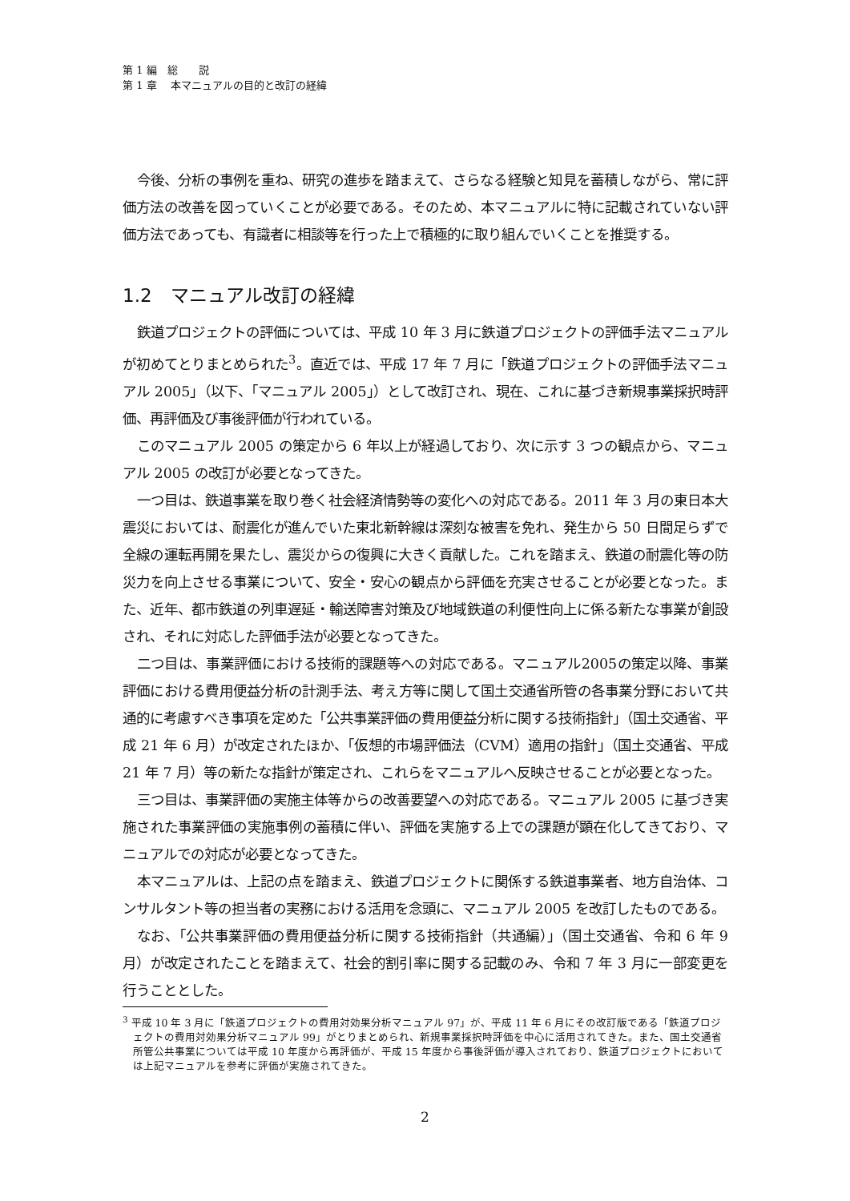第 1 編　総　　説
第 1 章　 本マニュアルの目的と改訂の経緯
今後、分析の事例を重ね、研究の進歩を踏まえて、さらなる経験と知見を蓄積しながら、常に評価方法の改善を図っていくことが必要である。そのため、本マニュアルに特に記載されていない評価方法であっても、有識者に相談等を行った上で積極的に取り組んでいくことを推奨する。
1.2　マニュアル改訂の経緯
鉄道プロジェクトの評価については、平成 10 年 3 月に鉄道プロジェクトの評価手法マニュアルが初めてとりまとめられた<sup>3</sup>。直近では、平成 17 年 7 月に「鉄道プロジェクトの評価手法マニュアル 2005」（以下、「マニュアル 2005」）として改訂され、現在、これに基づき新規事業採択時評価、再評価及び事後評価が行われている。
このマニュアル 2005 の策定から 6 年以上が経過しており、次に示す 3 つの観点から、マニュアル 2005 の改訂が必要となってきた。
一つ目は、鉄道事業を取り巻く社会経済情勢等の変化への対応である。2011 年 3 月の東日本大震災においては、耐震化が進んでいた東北新幹線は深刻な被害を免れ、発生から 50 日間足らずで全線の運転再開を果たし、震災からの復興に大きく貢献した。これを踏まえ、鉄道の耐震化等の防災力を向上させる事業について、安全・安心の観点から評価を充実させることが必要となった。また、近年、都市鉄道の列車遅延・輸送障害対策及び地域鉄道の利便性向上に係る新たな事業が創設され、それに対応した評価手法が必要となってきた。
二つ目は、事業評価における技術的課題等への対応である。マニュアル2005の策定以降、事業評価における費用便益分析の計測手法、考え方等に関して国土交通省所管の各事業分野において共通的に考慮すべき事項を定めた「公共事業評価の費用便益分析に関する技術指針」（国土交通省、平成 21 年 6 月）が改定されたほか、「仮想的市場評価法（CVM）適用の指針」（国土交通省、平成 21 年 7 月）等の新たな指針が策定され、これらをマニュアルへ反映させることが必要となった。
三つ目は、事業評価の実施主体等からの改善要望への対応である。マニュアル 2005 に基づき実施された事業評価の実施事例の蓄積に伴い、評価を実施する上での課題が顕在化してきており、マニュアルでの対応が必要となってきた。
本マニュアルは、上記の点を踏まえ、鉄道プロジェクトに関係する鉄道事業者、地方自治体、コンサルタント等の担当者の実務における活用を念頭に、マニュアル 2005 を改訂したものである。
なお、「公共事業評価の費用便益分析に関する技術指針（共通編）」（国土交通省、令和 6 年 9 月）が改定されたことを踏まえて、社会的割引率に関する記載のみ、令和 7 年 3 月に一部変更を行うこととした。
<sup>3</sup> 平成 10 年 3 月に「鉄道プロジェクトの費用対効果分析マニュアル 97」が、平成 11 年 6 月にその改訂版である「鉄道プロジェクトの費用対効果分析マニュアル 99」がとりまとめられ、新規事業採択時評価を中心に活用されてきた。また、国土交通省所管公共事業については平成 10 年度から再評価が、平成 15 年度から事後評価が導入されており、鉄道プロジェクトにおいては上記マニュアルを参考に評価が実施されてきた。
2